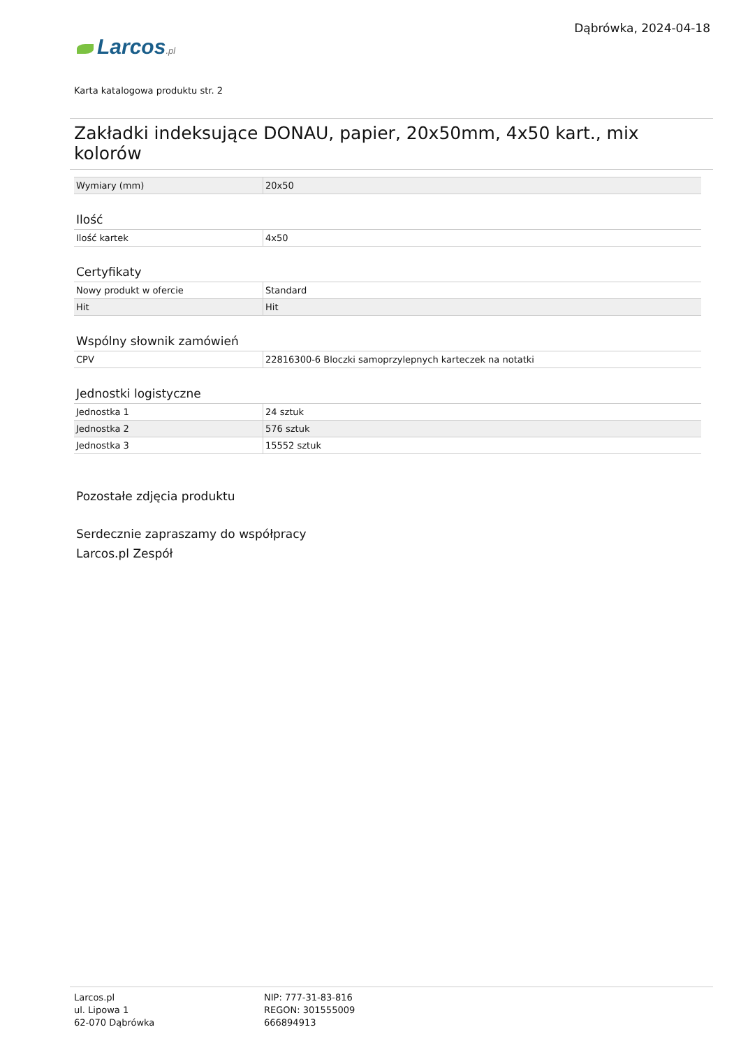Larcos.pl
Dąbrówka, 2024-04-18
Karta katalogowa produktu str. 2
Zakładki indeksujące DONAU, papier, 20x50mm, 4x50 kart., mix kolorów
| Wymiary (mm) | 20x50 |
Ilość
| Ilość kartek | 4x50 |
Certyfikaty
| Nowy produkt w ofercie | Standard |
| Hit | Hit |
Wspólny słownik zamówień
| CPV | 22816300-6 Bloczki samoprzylepnych karteczek na notatki |
Jednostki logistyczne
| Jednostka 1 | 24 sztuk |
| Jednostka 2 | 576 sztuk |
| Jednostka 3 | 15552 sztuk |
Pozostałe zdjęcia produktu
Serdecznie zapraszamy do współpracy
Larcos.pl Zespół
Larcos.pl
ul. Lipowa 1
62-070 Dąbrówka
NIP: 777-31-83-816
REGON: 301555009
666894913